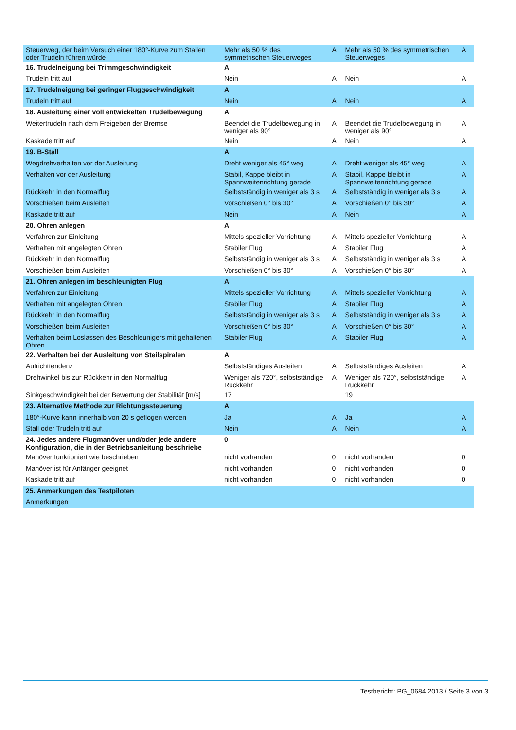| Steuerweg, der beim Versuch einer 180°-Kurve zum Stallen oder Trudeln führen würde | Mehr als 50 % des symmetrischen Steuerweges | A | Mehr als 50 % des symmetrischen Steuerweges | A |
| 16. Trudelneigung bei Trimmgeschwindigkeit | A | | | |
| Trudeln tritt auf | Nein | A | Nein | A |
| 17. Trudelneigung bei geringer Fluggeschwindigkeit | A | | | |
| Trudeln tritt auf | Nein | A | Nein | A |
| 18. Ausleitung einer voll entwickelten Trudelbewegung | A | | | |
| Weitertrudeln nach dem Freigeben der Bremse | Beendet die Trudelbewegung in weniger als 90° | A | Beendet die Trudelbewegung in weniger als 90° | A |
| Kaskade tritt auf | Nein | A | Nein | A |
| 19. B-Stall | A | | | |
| Wegdrehverhalten vor der Ausleitung | Dreht weniger als 45° weg | A | Dreht weniger als 45° weg | A |
| Verhalten vor der Ausleitung | Stabil, Kappe bleibt in Spannweitenrichtung gerade | A | Stabil, Kappe bleibt in Spannweitenrichtung gerade | A |
| Rückkehr in den Normalflug | Selbstständig in weniger als 3 s | A | Selbstständig in weniger als 3 s | A |
| Vorschießen beim Ausleiten | Vorschießen 0° bis 30° | A | Vorschießen 0° bis 30° | A |
| Kaskade tritt auf | Nein | A | Nein | A |
| 20. Ohren anlegen | A | | | |
| Verfahren zur Einleitung | Mittels spezieller Vorrichtung | A | Mittels spezieller Vorrichtung | A |
| Verhalten mit angelegten Ohren | Stabiler Flug | A | Stabiler Flug | A |
| Rückkehr in den Normalflug | Selbstständig in weniger als 3 s | A | Selbstständig in weniger als 3 s | A |
| Vorschießen beim Ausleiten | Vorschießen 0° bis 30° | A | Vorschießen 0° bis 30° | A |
| 21. Ohren anlegen im beschleunigten Flug | A | | | |
| Verfahren zur Einleitung | Mittels spezieller Vorrichtung | A | Mittels spezieller Vorrichtung | A |
| Verhalten mit angelegten Ohren | Stabiler Flug | A | Stabiler Flug | A |
| Rückkehr in den Normalflug | Selbstständig in weniger als 3 s | A | Selbstständig in weniger als 3 s | A |
| Vorschießen beim Ausleiten | Vorschießen 0° bis 30° | A | Vorschießen 0° bis 30° | A |
| Verhalten beim Loslassen des Beschleunigers mit gehaltenen Ohren | Stabiler Flug | A | Stabiler Flug | A |
| 22. Verhalten bei der Ausleitung von Steilspiralen | A | | | |
| Aufrichttendenz | Selbstständiges Ausleiten | A | Selbstständiges Ausleiten | A |
| Drehwinkel bis zur Rückkehr in den Normalflug | Weniger als 720°, selbstständige Rückkehr | A | Weniger als 720°, selbstständige Rückkehr | A |
| Sinkgeschwindigkeit bei der Bewertung der Stabilität [m/s] | 17 | | 19 | |
| 23. Alternative Methode zur Richtungssteuerung | A | | | |
| 180°-Kurve kann innerhalb von 20 s geflogen werden | Ja | A | Ja | A |
| Stall oder Trudeln tritt auf | Nein | A | Nein | A |
| 24. Jedes andere Flugmanöver und/oder jede andere Konfiguration, die in der Betriebsanleitung beschriebe | 0 | | | |
| Manöver funktioniert wie beschrieben | nicht vorhanden | 0 | nicht vorhanden | 0 |
| Manöver ist für Anfänger geeignet | nicht vorhanden | 0 | nicht vorhanden | 0 |
| Kaskade tritt auf | nicht vorhanden | 0 | nicht vorhanden | 0 |
| 25. Anmerkungen des Testpiloten | | | | |
| Anmerkungen | | | | |
Testbericht: PG_0684.2013 / Seite 3 von 3